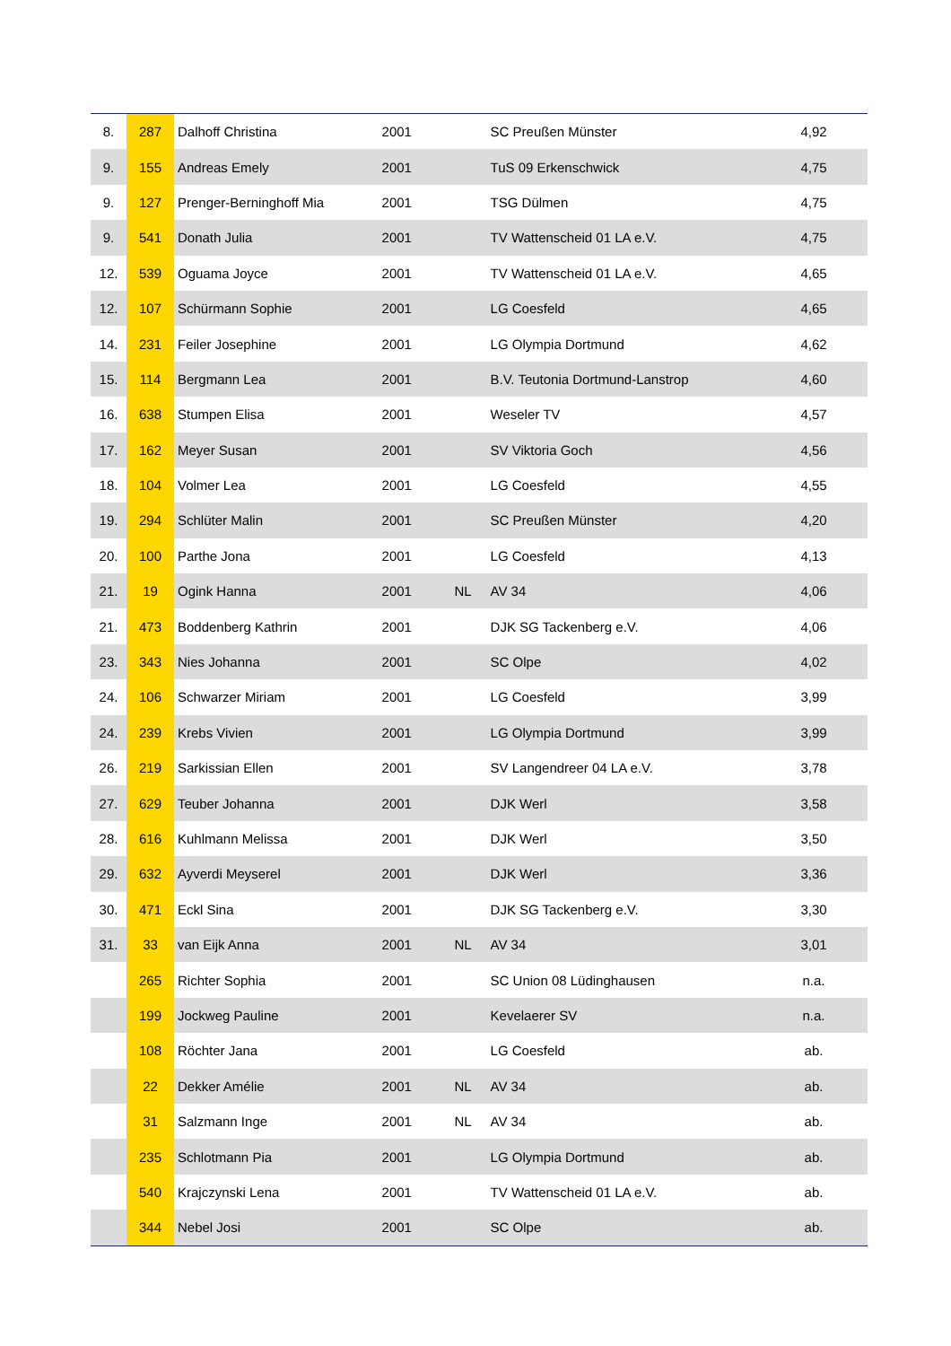| 8. | 287 | Dalhoff Christina | 2001 | | SC Preußen Münster | 4,92 |
| 9. | 155 | Andreas Emely | 2001 | | TuS 09 Erkenschwick | 4,75 |
| 9. | 127 | Prenger-Berninghoff Mia | 2001 | | TSG Dülmen | 4,75 |
| 9. | 541 | Donath Julia | 2001 | | TV Wattenscheid 01 LA e.V. | 4,75 |
| 12. | 539 | Oguama Joyce | 2001 | | TV Wattenscheid 01 LA e.V. | 4,65 |
| 12. | 107 | Schürmann Sophie | 2001 | | LG Coesfeld | 4,65 |
| 14. | 231 | Feiler Josephine | 2001 | | LG Olympia Dortmund | 4,62 |
| 15. | 114 | Bergmann Lea | 2001 | | B.V. Teutonia Dortmund-Lanstrop | 4,60 |
| 16. | 638 | Stumpen Elisa | 2001 | | Weseler TV | 4,57 |
| 17. | 162 | Meyer Susan | 2001 | | SV Viktoria Goch | 4,56 |
| 18. | 104 | Volmer Lea | 2001 | | LG Coesfeld | 4,55 |
| 19. | 294 | Schlüter Malin | 2001 | | SC Preußen Münster | 4,20 |
| 20. | 100 | Parthe Jona | 2001 | | LG Coesfeld | 4,13 |
| 21. | 19 | Ogink Hanna | 2001 | NL | AV 34 | 4,06 |
| 21. | 473 | Boddenberg Kathrin | 2001 | | DJK SG Tackenberg e.V. | 4,06 |
| 23. | 343 | Nies Johanna | 2001 | | SC Olpe | 4,02 |
| 24. | 106 | Schwarzer Miriam | 2001 | | LG Coesfeld | 3,99 |
| 24. | 239 | Krebs Vivien | 2001 | | LG Olympia Dortmund | 3,99 |
| 26. | 219 | Sarkissian Ellen | 2001 | | SV Langendreer 04 LA e.V. | 3,78 |
| 27. | 629 | Teuber Johanna | 2001 | | DJK Werl | 3,58 |
| 28. | 616 | Kuhlmann Melissa | 2001 | | DJK Werl | 3,50 |
| 29. | 632 | Ayverdi Meyserel | 2001 | | DJK Werl | 3,36 |
| 30. | 471 | Eckl Sina | 2001 | | DJK SG Tackenberg e.V. | 3,30 |
| 31. | 33 | van Eijk Anna | 2001 | NL | AV 34 | 3,01 |
| | 265 | Richter Sophia | 2001 | | SC Union 08 Lüdinghausen | n.a. |
| | 199 | Jockweg Pauline | 2001 | | Kevelaerer SV | n.a. |
| | 108 | Röchter Jana | 2001 | | LG Coesfeld | ab. |
| | 22 | Dekker Amélie | 2001 | NL | AV 34 | ab. |
| | 31 | Salzmann Inge | 2001 | NL | AV 34 | ab. |
| | 235 | Schlotmann Pia | 2001 | | LG Olympia Dortmund | ab. |
| | 540 | Krajczynski Lena | 2001 | | TV Wattenscheid 01 LA e.V. | ab. |
| | 344 | Nebel Josi | 2001 | | SC Olpe | ab. |